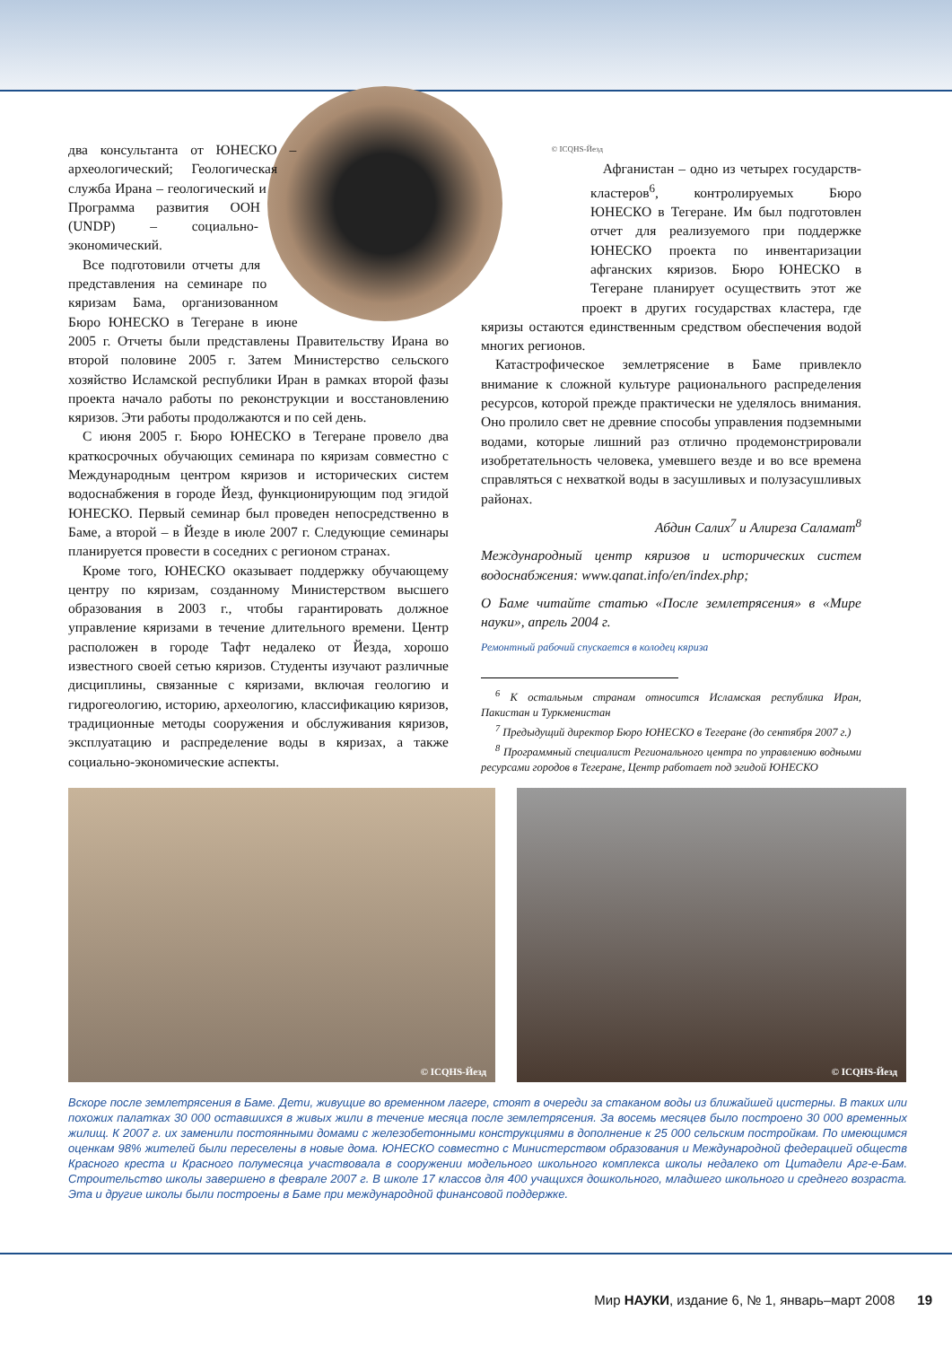два консультанта от ЮНЕСКО – археологический; Геологическая служба Ирана – геологический и Программа развития ООН (UNDP) – социально-экономический.
Все подготовили отчеты для представления на семинаре по кяризам Бама, организованном Бюро ЮНЕСКО в Тегеране в июне 2005 г. Отчеты были представлены Правительству Ирана во второй половине 2005 г. Затем Министерство сельского хозяйство Исламской республики Иран в рамках второй фазы проекта начало работы по реконструкции и восстановлению кяризов. Эти работы продолжаются и по сей день.
С июня 2005 г. Бюро ЮНЕСКО в Тегеране провело два краткосрочных обучающих семинара по кяризам совместно с Международным центром кяризов и исторических систем водоснабжения в городе Йезд, функционирующим под эгидой ЮНЕСКО. Первый семинар был проведен непосредственно в Баме, а второй – в Йезде в июле 2007 г. Следующие семинары планируется провести в соседних с регионом странах.
Кроме того, ЮНЕСКО оказывает поддержку обучающему центру по кяризам, созданному Министерством высшего образования в 2003 г., чтобы гарантировать должное управление кяризами в течение длительного времени. Центр расположен в городе Тафт недалеко от Йезда, хорошо известного своей сетью кяризов. Студенты изучают различные дисциплины, связанные с кяризами, включая геологию и гидрогеологию, историю, археологию, классификацию кяризов, традиционные методы сооружения и обслуживания кяризов, эксплуатацию и распределение воды в кяризах, а также социально-экономические аспекты.
© ICQHS-Йезд
Афганистан – одно из четырех государств-кластеров<sup>6</sup>, контролируемых Бюро ЮНЕСКО в Тегеране. Им был подготовлен отчет для реализуемого при поддержке ЮНЕСКО проекта по инвентаризации афганских кяризов. Бюро ЮНЕСКО в Тегеране планирует осуществить этот же проект в других государствах кластера, где кяризы остаются единственным средством обеспечения водой многих регионов.
Катастрофическое землетрясение в Баме привлекло внимание к сложной культуре рационального распределения ресурсов, которой прежде практически не уделялось внимания. Оно пролило свет не древние способы управления подземными водами, которые лишний раз отлично продемонстрировали изобретательность человека, умевшего везде и во все времена справляться с нехваткой воды в засушливых и полузасушливых районах.
Абдин Салих<sup>7</sup> и Алиреза Саламат<sup>8</sup>
Международный центр кяризов и исторических систем водоснабжения: www.qanat.info/en/index.php;
О Баме читайте статью «После землетрясения» в «Мире науки», апрель 2004 г.
Ремонтный рабочий спускается в колодец кяриза
<sup>6</sup> К остальным странам относится Исламская республика Иран, Пакистан и Туркменистан
<sup>7</sup> Предыдущий директор Бюро ЮНЕСКО в Тегеране (до сентября 2007 г.)
<sup>8</sup> Программный специалист Регионального центра по управлению водными ресурсами городов в Тегеране, Центр работает под эгидой ЮНЕСКО
© ICQHS-Йезд
© ICQHS-Йезд
Вскоре после землетрясения в Баме. Дети, живущие во временном лагере, стоят в очереди за стаканом воды из ближайшей цистерны. В таких или похожих палатках 30 000 оставшихся в живых жили в течение месяца после землетрясения. За восемь месяцев было построено 30 000 временных жилищ. К 2007 г. их заменили постоянными домами с железобетонными конструкциями в дополнение к 25 000 сельским постройкам. По имеющимся оценкам 98% жителей были переселены в новые дома. ЮНЕСКО совместно с Министерством образования и Международной федерацией обществ Красного креста и Красного полумесяца участвовала в сооружении модельного школьного комплекса школы недалеко от Цитадели Арг-е-Бам. Строительство школы завершено в феврале 2007 г. В школе 17 классов для 400 учащихся дошкольного, младшего школьного и среднего возраста. Эта и другие школы были построены в Баме при международной финансовой поддержке.
Мир НАУКИ, издание 6, № 1, январь–март 2008 19